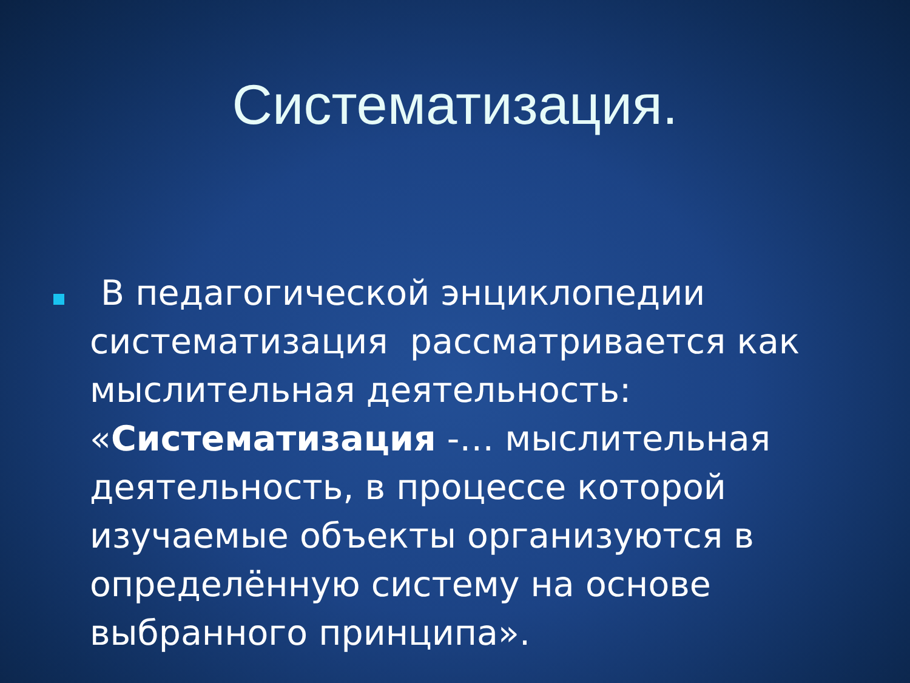Систематизация.
В педагогической энциклопедии систематизация рассматривается как мыслительная деятельность: «Систематизация -… мыслительная деятельность, в процессе которой изучаемые объекты организуются в определённую систему на основе выбранного принципа».